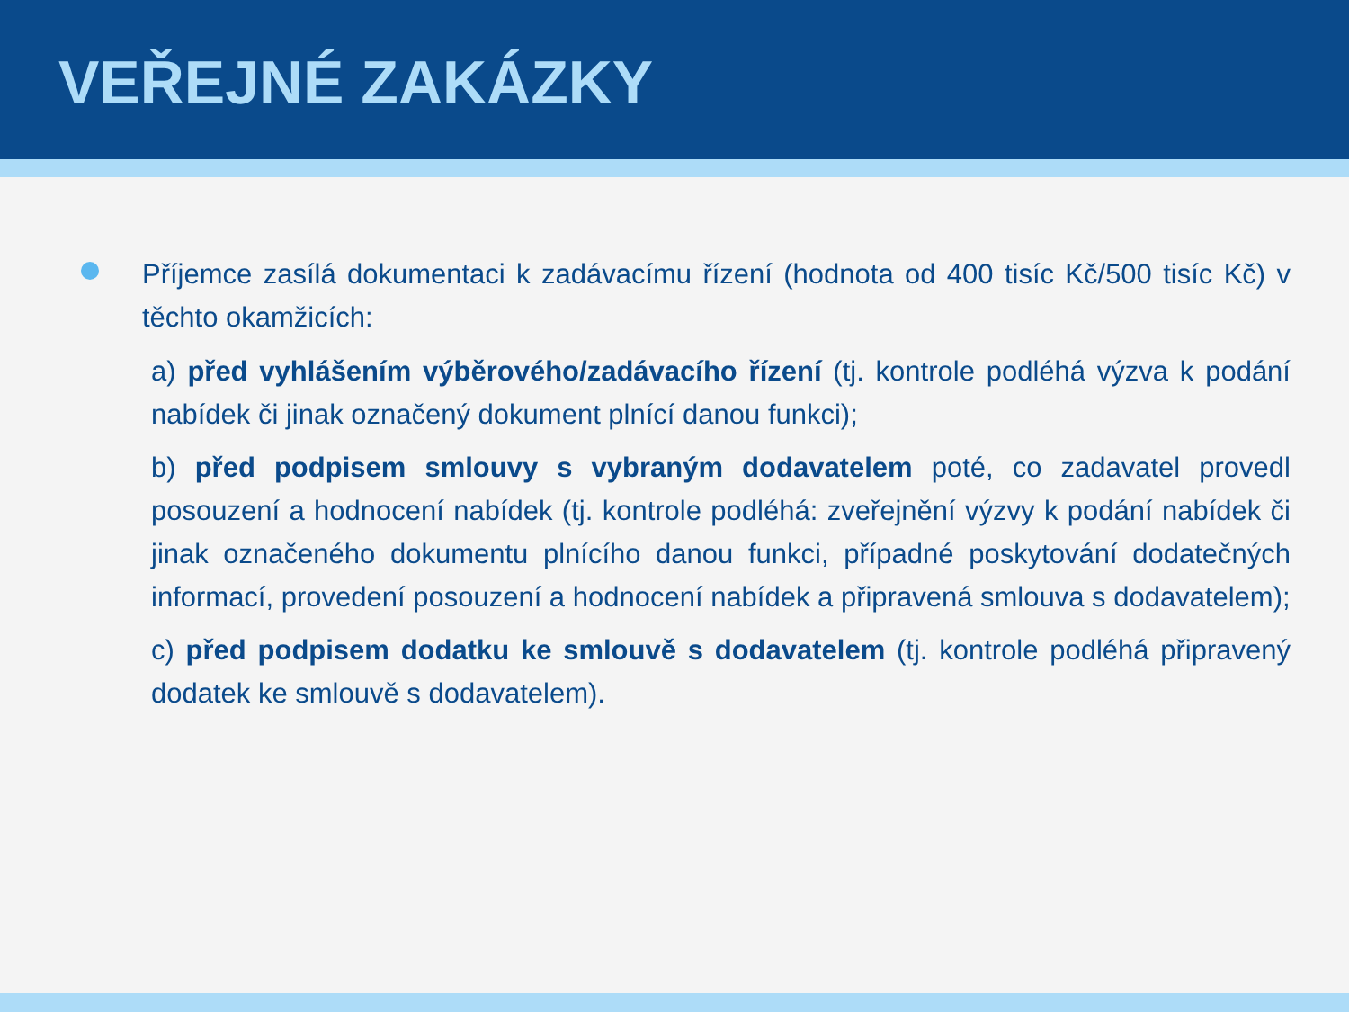VEŘEJNÉ ZAKÁZKY
Příjemce zasílá dokumentaci k zadávacímu řízení (hodnota od 400 tisíc Kč/500 tisíc Kč) v těchto okamžicích:
a) před vyhlášením výběrového/zadávacího řízení (tj. kontrole podléhá výzva k podání nabídek či jinak označený dokument plnící danou funkci);
b) před podpisem smlouvy s vybraným dodavatelem poté, co zadavatel provedl posouzení a hodnocení nabídek (tj. kontrole podléhá: zveřejnění výzvy k podání nabídek či jinak označeného dokumentu plnícího danou funkci, případné poskytování dodatečných informací, provedení posouzení a hodnocení nabídek a připravená smlouva s dodavatelem);
c) před podpisem dodatku ke smlouvě s dodavatelem (tj. kontrole podléhá připravený dodatek ke smlouvě s dodavatelem).